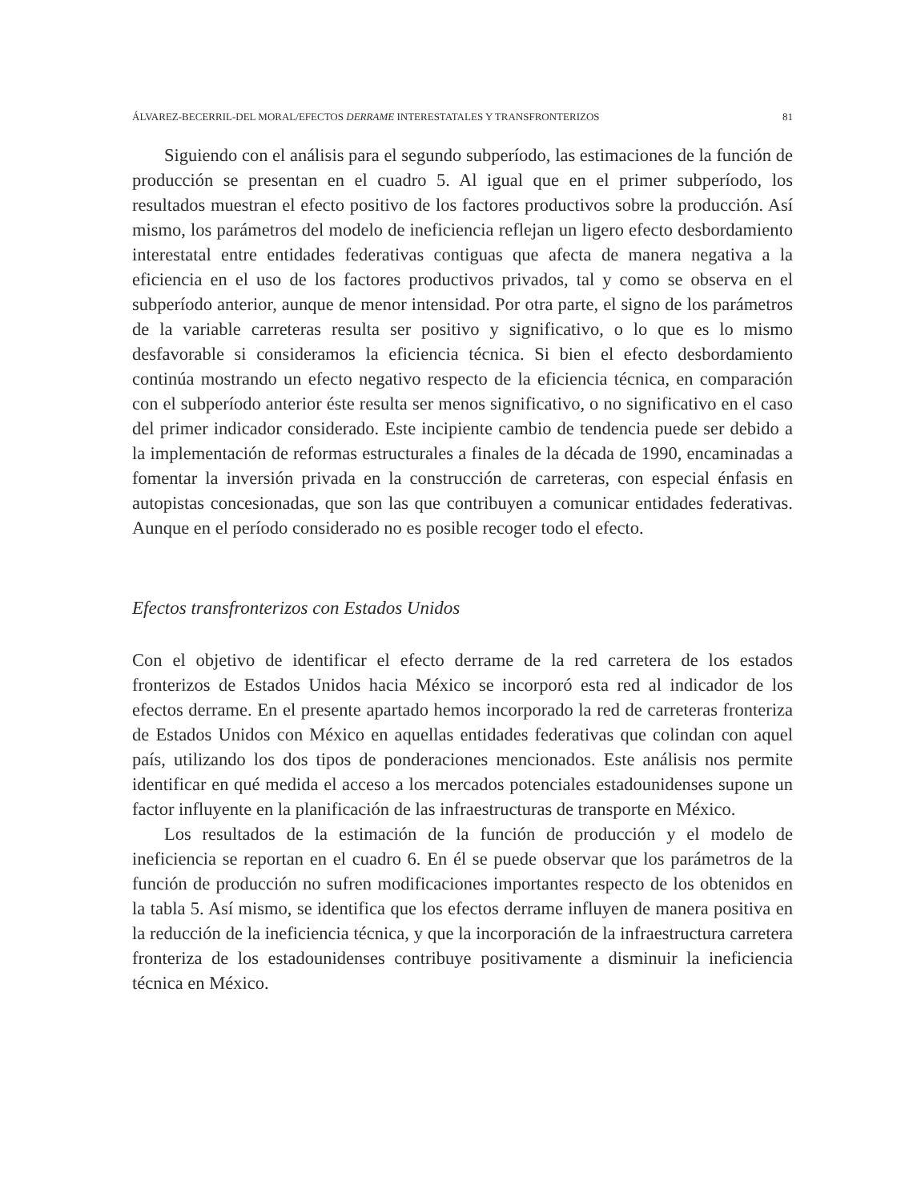ÁLVAREZ-BECERRIL-DEL MORAL/EFECTOS DERRAME INTERESTATALES Y TRANSFRONTERIZOS 81
Siguiendo con el análisis para el segundo subperíodo, las estimaciones de la función de producción se presentan en el cuadro 5. Al igual que en el primer subperíodo, los resultados muestran el efecto positivo de los factores productivos sobre la producción. Así mismo, los parámetros del modelo de ineficiencia reflejan un ligero efecto desbordamiento interestatal entre entidades federativas contiguas que afecta de manera negativa a la eficiencia en el uso de los factores productivos privados, tal y como se observa en el subperíodo anterior, aunque de menor intensidad. Por otra parte, el signo de los parámetros de la variable carreteras resulta ser positivo y significativo, o lo que es lo mismo desfavorable si consideramos la eficiencia técnica. Si bien el efecto desbordamiento continúa mostrando un efecto negativo respecto de la eficiencia técnica, en comparación con el subperíodo anterior éste resulta ser menos significativo, o no significativo en el caso del primer indicador considerado. Este incipiente cambio de tendencia puede ser debido a la implementación de reformas estructurales a finales de la década de 1990, encaminadas a fomentar la inversión privada en la construcción de carreteras, con especial énfasis en autopistas concesionadas, que son las que contribuyen a comunicar entidades federativas. Aunque en el período considerado no es posible recoger todo el efecto.
Efectos transfronterizos con Estados Unidos
Con el objetivo de identificar el efecto derrame de la red carretera de los estados fronterizos de Estados Unidos hacia México se incorporó esta red al indicador de los efectos derrame. En el presente apartado hemos incorporado la red de carreteras fronteriza de Estados Unidos con México en aquellas entidades federativas que colindan con aquel país, utilizando los dos tipos de ponderaciones mencionados. Este análisis nos permite identificar en qué medida el acceso a los mercados potenciales estadounidenses supone un factor influyente en la planificación de las infraestructuras de transporte en México.
Los resultados de la estimación de la función de producción y el modelo de ineficiencia se reportan en el cuadro 6. En él se puede observar que los parámetros de la función de producción no sufren modificaciones importantes respecto de los obtenidos en la tabla 5. Así mismo, se identifica que los efectos derrame influyen de manera positiva en la reducción de la ineficiencia técnica, y que la incorporación de la infraestructura carretera fronteriza de los estadounidenses contribuye positivamente a disminuir la ineficiencia técnica en México.